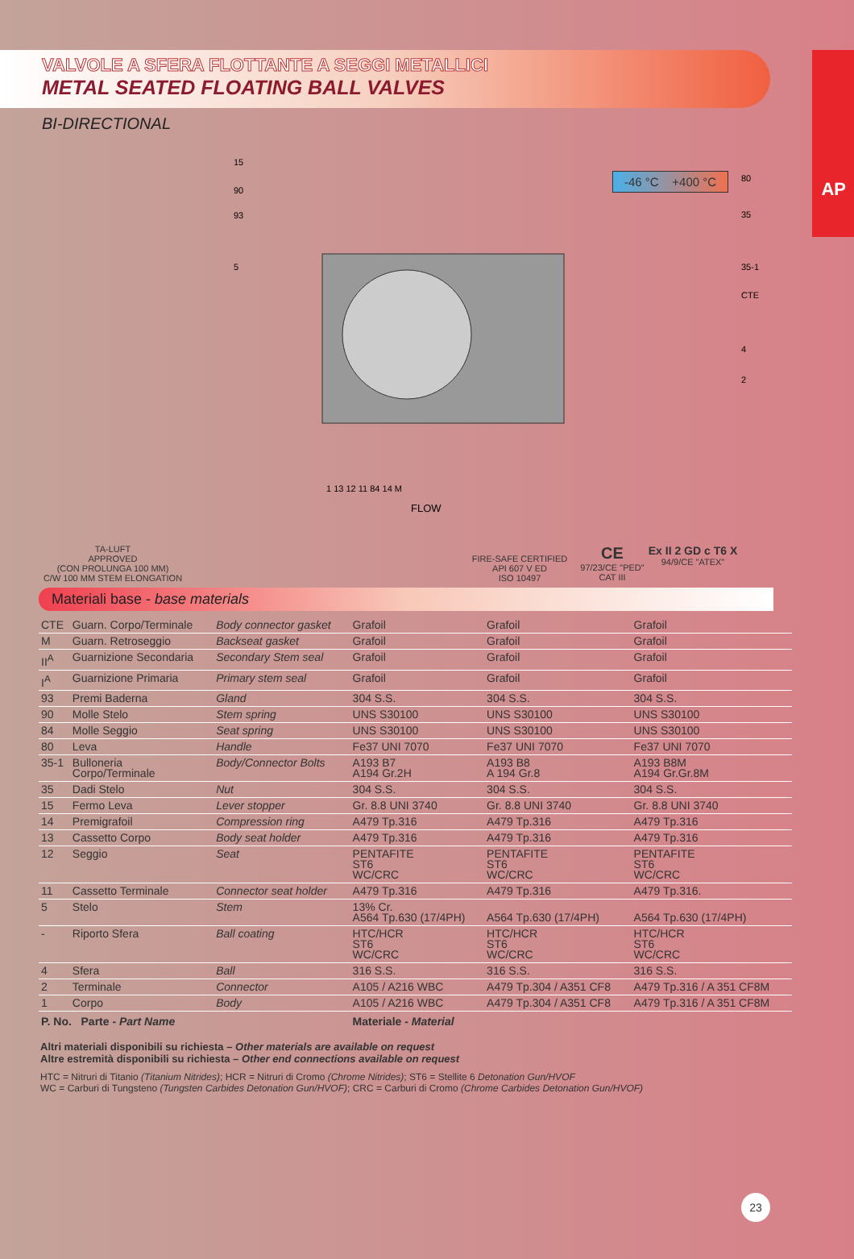AP
VALVOLE A SFERA FLOTTANTE A SEGGI METALLICI
METAL SEATED FLOATING BALL VALVES
BI-DIRECTIONAL
-46 °C +400 °C
FLOW
15
90
93
5
80
35
35-1
CTE
4
2
1 13 12 11 84 14 M
TA-LUFT
APPROVED
(CON PROLUNGA 100 MM)
C/W 100 MM STEM ELONGATION
FIRE-SAFE CERTIFIED
API 607 V ED
ISO 10497
CE
97/23/CE "PED"
CAT III
Ex II 2 GD c T6 X
94/9/CE "ATEX"
Materiali base - base materials
| CTE | Guarn. Corpo/Terminale | Body connector gasket | Grafoil | Grafoil | Grafoil |
| M | Guarn. Retroseggio | Backseat gasket | Grafoil | Grafoil | Grafoil |
| II<sup>A</sup> | Guarnizione Secondaria | Secondary Stem seal | Grafoil | Grafoil | Grafoil |
| I<sup>A</sup> | Guarnizione Primaria | Primary stem seal | Grafoil | Grafoil | Grafoil |
| 93 | Premi Baderna | Gland | 304 S.S. | 304 S.S. | 304 S.S. |
| 90 | Molle Stelo | Stem spring | UNS S30100 | UNS S30100 | UNS S30100 |
| 84 | Molle Seggio | Seat spring | UNS S30100 | UNS S30100 | UNS S30100 |
| 80 | Leva | Handle | Fe37 UNI 7070 | Fe37 UNI 7070 | Fe37 UNI 7070 |
| 35-1 | Bulloneria Corpo/Terminale | Body/Connector Bolts | A193 B7 A194 Gr.2H | A193 B8 A 194 Gr.8 | A193 B8M A194 Gr.Gr.8M |
| 35 | Dadi Stelo | Nut | 304 S.S. | 304 S.S. | 304 S.S. |
| 15 | Fermo Leva | Lever stopper | Gr. 8.8 UNI 3740 | Gr. 8.8 UNI 3740 | Gr. 8.8 UNI 3740 |
| 14 | Premigrafoil | Compression ring | A479 Tp.316 | A479 Tp.316 | A479 Tp.316 |
| 13 | Cassetto Corpo | Body seat holder | A479 Tp.316 | A479 Tp.316 | A479 Tp.316 |
| 12 | Seggio | Seat | PENTAFITE ST6 WC/CRC | PENTAFITE ST6 WC/CRC | PENTAFITE ST6 WC/CRC |
| 11 | Cassetto Terminale | Connector seat holder | A479 Tp.316 | A479 Tp.316 | A479 Tp.316. |
| 5 | Stelo | Stem | 13% Cr. A564 Tp.630 (17/4PH) | A564 Tp.630 (17/4PH) | A564 Tp.630 (17/4PH) |
| - | Riporto Sfera | Ball coating | HTC/HCR ST6 WC/CRC | HTC/HCR ST6 WC/CRC | HTC/HCR ST6 WC/CRC |
| 4 | Sfera | Ball | 316 S.S. | 316 S.S. | 316 S.S. |
| 2 | Terminale | Connector | A105 / A216 WBC | A479 Tp.304 / A351 CF8 | A479 Tp.316 / A 351 CF8M |
| 1 | Corpo | Body | A105 / A216 WBC | A479 Tp.304 / A351 CF8 | A479 Tp.316 / A 351 CF8M |
| P. No. Parte - Part Name | | | Materiale - Material | | |
Altri materiali disponibili su richiesta – Other materials are available on request
Altre estremità disponibili su richiesta – Other end connections available on request
HTC = Nitruri di Titanio (Titanium Nitrides); HCR = Nitruri di Cromo (Chrome Nitrides); ST6 = Stellite 6 Detonation Gun/HVOF
WC = Carburi di Tungsteno (Tungsten Carbides Detonation Gun/HVOF); CRC = Carburi di Cromo (Chrome Carbides Detonation Gun/HVOF)
23